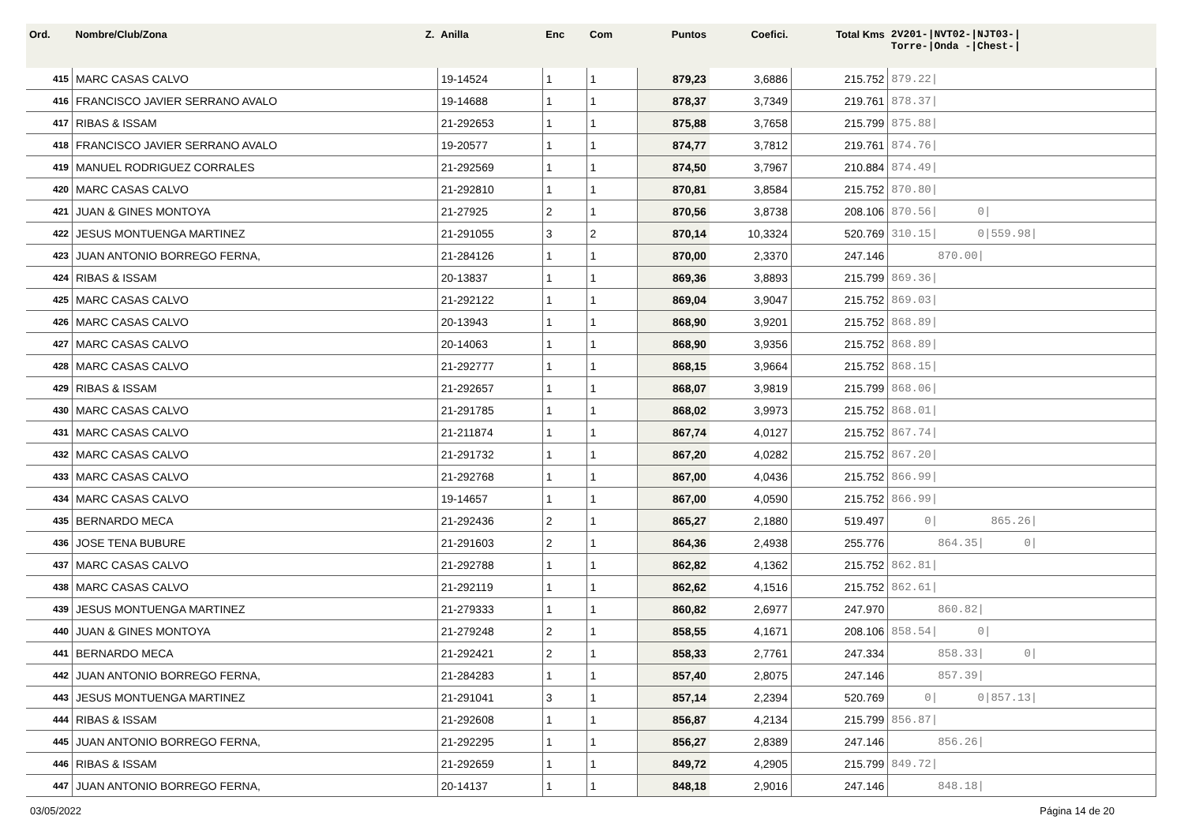| Ord. | Nombre/Club/Zona Z. | Anilla | Enc | Com | Puntos | Coefici. | Total Kms | 2V201-/NVT02-/NJT03-/ Torre-/Onda -/Chest-/ |
| --- | --- | --- | --- | --- | --- | --- | --- | --- |
| 415 | MARC CASAS CALVO | 19-14524 | 1 | 1 | 879,23 | 3,6886 | 215.752 | 879.22/ |
| 416 | FRANCISCO JAVIER SERRANO AVALO | 19-14688 | 1 | 1 | 878,37 | 3,7349 | 219.761 | 878.37/ |
| 417 | RIBAS & ISSAM | 21-292653 | 1 | 1 | 875,88 | 3,7658 | 215.799 | 875.88/ |
| 418 | FRANCISCO JAVIER SERRANO AVALO | 19-20577 | 1 | 1 | 874,77 | 3,7812 | 219.761 | 874.76/ |
| 419 | MANUEL RODRIGUEZ CORRALES | 21-292569 | 1 | 1 | 874,50 | 3,7967 | 210.884 | 874.49/ |
| 420 | MARC CASAS CALVO | 21-292810 | 1 | 1 | 870,81 | 3,8584 | 215.752 | 870.80/ |
| 421 | JUAN & GINES MONTOYA | 21-27925 | 2 | 1 | 870,56 | 3,8738 | 208.106 | 870.56/ 0/ |
| 422 | JESUS MONTUENGA MARTINEZ | 21-291055 | 3 | 2 | 870,14 | 10,3324 | 520.769 | 310.15/ 0/559.98/ |
| 423 | JUAN ANTONIO BORREGO FERNA, | 21-284126 | 1 | 1 | 870,00 | 2,3370 | 247.146 | 870.00/ |
| 424 | RIBAS & ISSAM | 20-13837 | 1 | 1 | 869,36 | 3,8893 | 215.799 | 869.36/ |
| 425 | MARC CASAS CALVO | 21-292122 | 1 | 1 | 869,04 | 3,9047 | 215.752 | 869.03/ |
| 426 | MARC CASAS CALVO | 20-13943 | 1 | 1 | 868,90 | 3,9201 | 215.752 | 868.89/ |
| 427 | MARC CASAS CALVO | 20-14063 | 1 | 1 | 868,90 | 3,9356 | 215.752 | 868.89/ |
| 428 | MARC CASAS CALVO | 21-292777 | 1 | 1 | 868,15 | 3,9664 | 215.752 | 868.15/ |
| 429 | RIBAS & ISSAM | 21-292657 | 1 | 1 | 868,07 | 3,9819 | 215.799 | 868.06/ |
| 430 | MARC CASAS CALVO | 21-291785 | 1 | 1 | 868,02 | 3,9973 | 215.752 | 868.01/ |
| 431 | MARC CASAS CALVO | 21-211874 | 1 | 1 | 867,74 | 4,0127 | 215.752 | 867.74/ |
| 432 | MARC CASAS CALVO | 21-291732 | 1 | 1 | 867,20 | 4,0282 | 215.752 | 867.20/ |
| 433 | MARC CASAS CALVO | 21-292768 | 1 | 1 | 867,00 | 4,0436 | 215.752 | 866.99/ |
| 434 | MARC CASAS CALVO | 19-14657 | 1 | 1 | 867,00 | 4,0590 | 215.752 | 866.99/ |
| 435 | BERNARDO MECA | 21-292436 | 2 | 1 | 865,27 | 2,1880 | 519.497 | 0/ 865.26/ |
| 436 | JOSE TENA BUBURE | 21-291603 | 2 | 1 | 864,36 | 2,4938 | 255.776 | 864.35/ 0/ |
| 437 | MARC CASAS CALVO | 21-292788 | 1 | 1 | 862,82 | 4,1362 | 215.752 | 862.81/ |
| 438 | MARC CASAS CALVO | 21-292119 | 1 | 1 | 862,62 | 4,1516 | 215.752 | 862.61/ |
| 439 | JESUS MONTUENGA MARTINEZ | 21-279333 | 1 | 1 | 860,82 | 2,6977 | 247.970 | 860.82/ |
| 440 | JUAN & GINES MONTOYA | 21-279248 | 2 | 1 | 858,55 | 4,1671 | 208.106 | 858.54/ 0/ |
| 441 | BERNARDO MECA | 21-292421 | 2 | 1 | 858,33 | 2,7761 | 247.334 | 858.33/ 0/ |
| 442 | JUAN ANTONIO BORREGO FERNA, | 21-284283 | 1 | 1 | 857,40 | 2,8075 | 247.146 | 857.39/ |
| 443 | JESUS MONTUENGA MARTINEZ | 21-291041 | 3 | 1 | 857,14 | 2,2394 | 520.769 | 0/ 0/857.13/ |
| 444 | RIBAS & ISSAM | 21-292608 | 1 | 1 | 856,87 | 4,2134 | 215.799 | 856.87/ |
| 445 | JUAN ANTONIO BORREGO FERNA, | 21-292295 | 1 | 1 | 856,27 | 2,8389 | 247.146 | 856.26/ |
| 446 | RIBAS & ISSAM | 21-292659 | 1 | 1 | 849,72 | 4,2905 | 215.799 | 849.72/ |
| 447 | JUAN ANTONIO BORREGO FERNA, | 20-14137 | 1 | 1 | 848,18 | 2,9016 | 247.146 | 848.18/ |
03/05/2022 Página 14 de 20